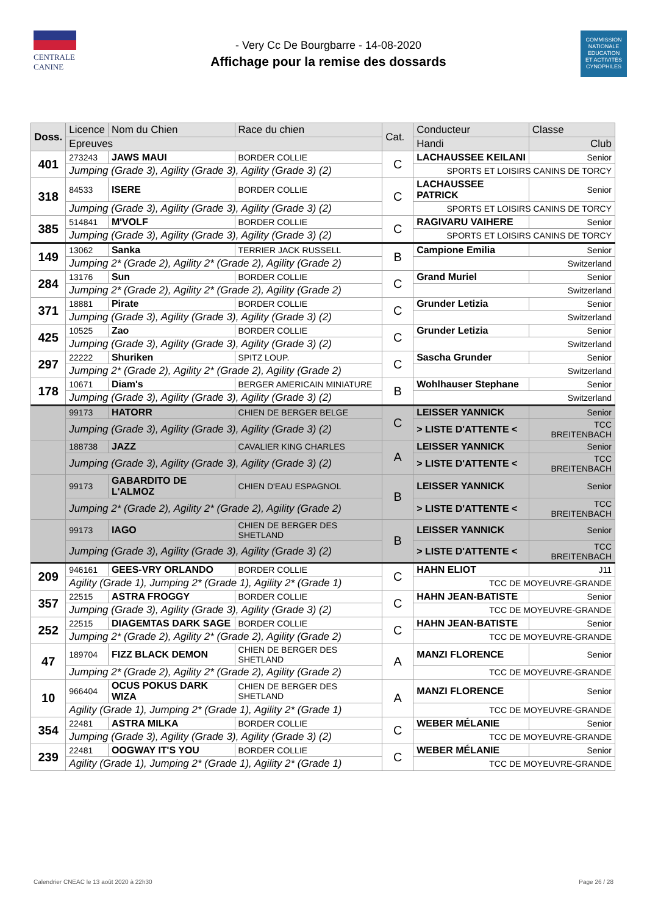CENTRALE
CANINE
- Very Cc De Bourgbarre - 14-08-2020
Affichage pour la remise des dossards
COMMISSION
NATIONALE
EDUCATION
ET ACTIVITÉS
CYNOPHILES
| Doss. | Licence | Nom du Chien | Race du chien | Cat. | Conducteur | Classe |
| --- | --- | --- | --- | --- | --- | --- |
| | Epreuves | | | | Handi | Club |
| 401 | 273243 | JAWS MAUI | BORDER COLLIE | C | LACHAUSSEE KEILANI | Senior |
| | Jumping (Grade 3), Agility (Grade 3), Agility (Grade 3) (2) | | | | SPORTS ET LOISIRS CANINS DE TORCY | |
| 318 | 84533 | ISERE | BORDER COLLIE | C | LACHAUSSEE PATRICK | Senior |
| | Jumping (Grade 3), Agility (Grade 3), Agility (Grade 3) (2) | | | | SPORTS ET LOISIRS CANINS DE TORCY | |
| 385 | 514841 | M'VOLF | BORDER COLLIE | C | RAGIVARU VAIHERE | Senior |
| | Jumping (Grade 3), Agility (Grade 3), Agility (Grade 3) (2) | | | | SPORTS ET LOISIRS CANINS DE TORCY | |
| 149 | 13062 | Sanka | TERRIER JACK RUSSELL | B | Campione Emilia | Senior |
| | Jumping 2* (Grade 2), Agility 2* (Grade 2), Agility (Grade 2) | | | | Switzerland | |
| 284 | 13176 | Sun | BORDER COLLIE | C | Grand Muriel | Senior |
| | Jumping 2* (Grade 2), Agility 2* (Grade 2), Agility (Grade 2) | | | | Switzerland | |
| 371 | 18881 | Pirate | BORDER COLLIE | C | Grunder Letizia | Senior |
| | Jumping (Grade 3), Agility (Grade 3), Agility (Grade 3) (2) | | | | Switzerland | |
| 425 | 10525 | Zao | BORDER COLLIE | C | Grunder Letizia | Senior |
| | Jumping (Grade 3), Agility (Grade 3), Agility (Grade 3) (2) | | | | Switzerland | |
| 297 | 22222 | Shuriken | SPITZ LOUP. | C | Sascha Grunder | Senior |
| | Jumping 2* (Grade 2), Agility 2* (Grade 2), Agility (Grade 2) | | | | Switzerland | |
| 178 | 10671 | Diam's | BERGER AMERICAIN MINIATURE | B | Wohlhauser Stephane | Senior |
| | Jumping (Grade 3), Agility (Grade 3), Agility (Grade 3) (2) | | | | Switzerland | |
| | 99173 | HATORR | CHIEN DE BERGER BELGE | C | LEISSER YANNICK | Senior |
| | Jumping (Grade 3), Agility (Grade 3), Agility (Grade 3) (2) | | | | > LISTE D'ATTENTE < | TCC BREITENBACH |
| | 188738 | JAZZ | CAVALIER KING CHARLES | A | LEISSER YANNICK | Senior |
| | Jumping (Grade 3), Agility (Grade 3), Agility (Grade 3) (2) | | | | > LISTE D'ATTENTE < | TCC BREITENBACH |
| | 99173 | GABARDITO DE L'ALMOZ | CHIEN D'EAU ESPAGNOL | B | LEISSER YANNICK | Senior |
| | Jumping 2* (Grade 2), Agility 2* (Grade 2), Agility (Grade 2) | | | | > LISTE D'ATTENTE < | TCC BREITENBACH |
| | 99173 | IAGO | CHIEN DE BERGER DES SHETLAND | B | LEISSER YANNICK | Senior |
| | Jumping (Grade 3), Agility (Grade 3), Agility (Grade 3) (2) | | | | > LISTE D'ATTENTE < | TCC BREITENBACH |
| 209 | 946161 | GEES-VRY ORLANDO | BORDER COLLIE | C | HAHN ELIOT | J11 |
| | Agility (Grade 1), Jumping 2* (Grade 1), Agility 2* (Grade 1) | | | | TCC DE MOYEUVRE-GRANDE | |
| 357 | 22515 | ASTRA FROGGY | BORDER COLLIE | C | HAHN JEAN-BATISTE | Senior |
| | Jumping (Grade 3), Agility (Grade 3), Agility (Grade 3) (2) | | | | TCC DE MOYEUVRE-GRANDE | |
| 252 | 22515 | DIAGEMTAS DARK SAGE | BORDER COLLIE | C | HAHN JEAN-BATISTE | Senior |
| | Jumping 2* (Grade 2), Agility 2* (Grade 2), Agility (Grade 2) | | | | TCC DE MOYEUVRE-GRANDE | |
| 47 | 189704 | FIZZ BLACK DEMON | CHIEN DE BERGER DES SHETLAND | A | MANZI FLORENCE | Senior |
| | Jumping 2* (Grade 2), Agility 2* (Grade 2), Agility (Grade 2) | | | | TCC DE MOYEUVRE-GRANDE | |
| 10 | 966404 | OCUS POKUS DARK WIZA | CHIEN DE BERGER DES SHETLAND | A | MANZI FLORENCE | Senior |
| | Agility (Grade 1), Jumping 2* (Grade 1), Agility 2* (Grade 1) | | | | TCC DE MOYEUVRE-GRANDE | |
| 354 | 22481 | ASTRA MILKA | BORDER COLLIE | C | WEBER MÉLANIE | Senior |
| | Jumping (Grade 3), Agility (Grade 3), Agility (Grade 3) (2) | | | | TCC DE MOYEUVRE-GRANDE | |
| 239 | 22481 | OOGWAY IT'S YOU | BORDER COLLIE | C | WEBER MÉLANIE | Senior |
| | Agility (Grade 1), Jumping 2* (Grade 1), Agility 2* (Grade 1) | | | | TCC DE MOYEUVRE-GRANDE | |
Calendrier CNEAC le 13 août 2020 à 22h30 Page 26 / 28